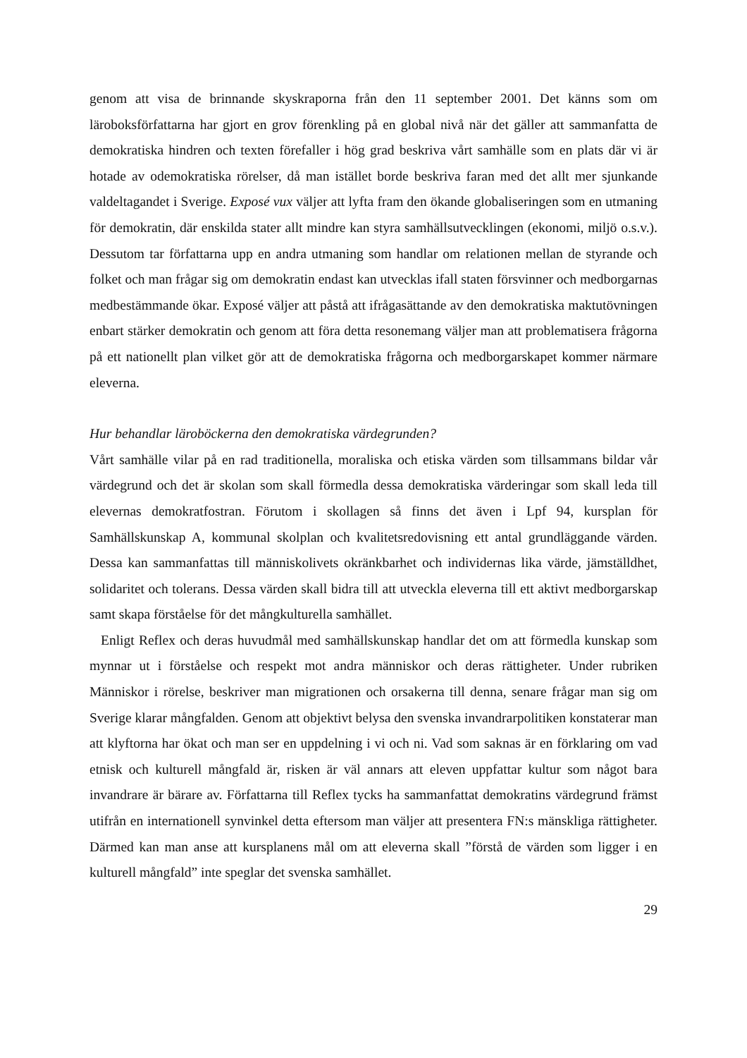genom att visa de brinnande skyskraporna från den 11 september 2001. Det känns som om läroboksförfattarna har gjort en grov förenkling på en global nivå när det gäller att sammanfatta de demokratiska hindren och texten förefaller i hög grad beskriva vårt samhälle som en plats där vi är hotade av odemokratiska rörelser, då man istället borde beskriva faran med det allt mer sjunkande valdeltagandet i Sverige. Exposé vux väljer att lyfta fram den ökande globaliseringen som en utmaning för demokratin, där enskilda stater allt mindre kan styra samhällsutvecklingen (ekonomi, miljö o.s.v.). Dessutom tar författarna upp en andra utmaning som handlar om relationen mellan de styrande och folket och man frågar sig om demokratin endast kan utvecklas ifall staten försvinner och medborgarnas medbestämmande ökar. Exposé väljer att påstå att ifrågasättande av den demokratiska maktutövningen enbart stärker demokratin och genom att föra detta resonemang väljer man att problematisera frågorna på ett nationellt plan vilket gör att de demokratiska frågorna och medborgarskapet kommer närmare eleverna.
Hur behandlar läroböckerna den demokratiska värdegrunden?
Vårt samhälle vilar på en rad traditionella, moraliska och etiska värden som tillsammans bildar vår värdegrund och det är skolan som skall förmedla dessa demokratiska värderingar som skall leda till elevernas demokratfostran. Förutom i skollagen så finns det även i Lpf 94, kursplan för Samhällskunskap A, kommunal skolplan och kvalitetsredovisning ett antal grundläggande värden. Dessa kan sammanfattas till människolivets okränkbarhet och individernas lika värde, jämställdhet, solidaritet och tolerans. Dessa värden skall bidra till att utveckla eleverna till ett aktivt medborgarskap samt skapa förståelse för det mångkulturella samhället.
Enligt Reflex och deras huvudmål med samhällskunskap handlar det om att förmedla kunskap som mynnar ut i förståelse och respekt mot andra människor och deras rättigheter. Under rubriken Människor i rörelse, beskriver man migrationen och orsakerna till denna, senare frågar man sig om Sverige klarar mångfalden. Genom att objektivt belysa den svenska invandrarpolitiken konstaterar man att klyftorna har ökat och man ser en uppdelning i vi och ni. Vad som saknas är en förklaring om vad etnisk och kulturell mångfald är, risken är väl annars att eleven uppfattar kultur som något bara invandrare är bärare av. Författarna till Reflex tycks ha sammanfattat demokratins värdegrund främst utifrån en internationell synvinkel detta eftersom man väljer att presentera FN:s mänskliga rättigheter. Därmed kan man anse att kursplanens mål om att eleverna skall ”förstå de värden som ligger i en kulturell mångfald” inte speglar det svenska samhället.
29